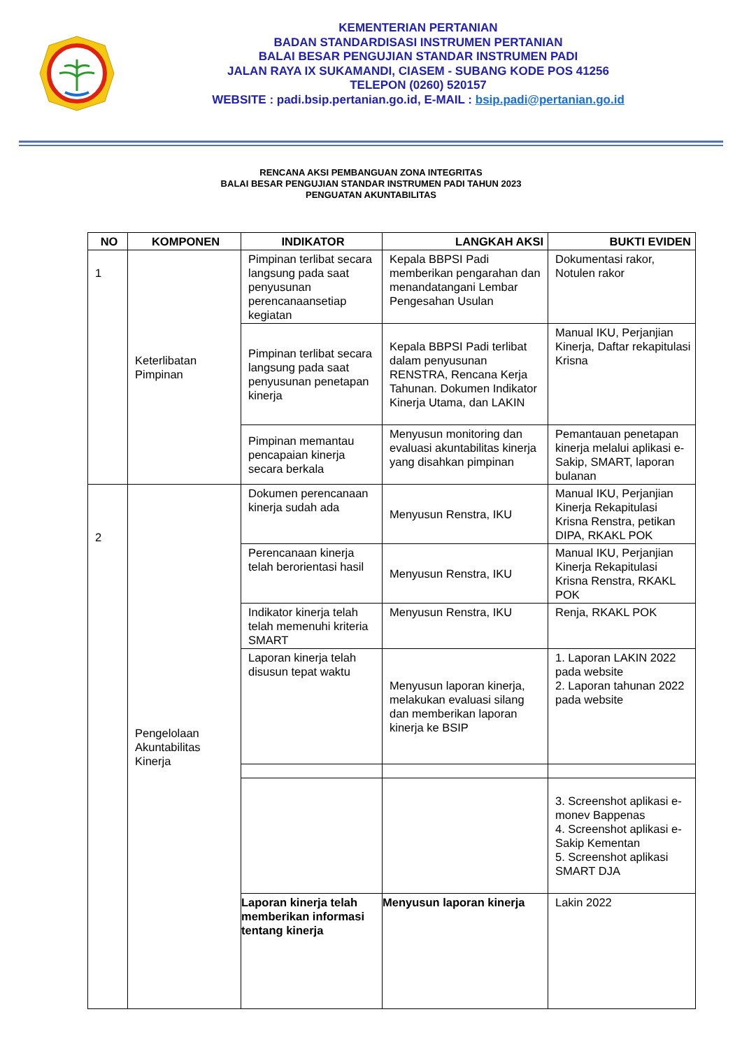KEMENTERIAN PERTANIAN
BADAN STANDARDISASI INSTRUMEN PERTANIAN
BALAI BESAR PENGUJIAN STANDAR INSTRUMEN PADI
JALAN RAYA IX SUKAMANDI, CIASEM - SUBANG KODE POS 41256
TELEPON (0260) 520157
WEBSITE : padi.bsip.pertanian.go.id, E-MAIL : bsip.padi@pertanian.go.id
RENCANA AKSI PEMBANGUAN ZONA INTEGRITAS
BALAI BESAR PENGUJIAN STANDAR INSTRUMEN PADI TAHUN 2023
PENGUATAN AKUNTABILITAS
| NO | KOMPONEN | INDIKATOR | LANGKAH AKSI | BUKTI EVIDEN |
| --- | --- | --- | --- | --- |
| 1 | Keterlibatan Pimpinan | Pimpinan terlibat secara langsung pada saat penyusunan perencanaansetiap kegiatan | Kepala BBPSI Padi memberikan pengarahan dan menandatangani Lembar Pengesahan Usulan | Dokumentasi rakor, Notulen rakor |
| | | Pimpinan terlibat secara langsung pada saat penyusunan penetapan kinerja | Kepala BBPSI Padi terlibat dalam penyusunan RENSTRA, Rencana Kerja Tahunan. Dokumen Indikator Kinerja Utama, dan LAKIN | Manual IKU, Perjanjian Kinerja, Daftar rekapitulasi Krisna |
| | | Pimpinan memantau pencapaian kinerja secara berkala | Menyusun monitoring dan evaluasi akuntabilitas kinerja yang disahkan pimpinan | Pemantauan penetapan kinerja melalui aplikasi e-Sakip, SMART, laporan bulanan |
| 2 | Pengelolaan Akuntabilitas Kinerja | Dokumen perencanaan kinerja sudah ada | Menyusun Renstra, IKU | Manual IKU, Perjanjian Kinerja Rekapitulasi Krisna Renstra, petikan DIPA, RKAKL POK |
| | | Perencanaan kinerja telah berorientasi hasil | Menyusun Renstra, IKU | Manual IKU, Perjanjian Kinerja Rekapitulasi Krisna Renstra, RKAKL POK |
| | | Indikator kinerja telah telah memenuhi kriteria SMART | Menyusun Renstra, IKU | Renja, RKAKL POK |
| | | Laporan kinerja telah disusun tepat waktu | Menyusun laporan kinerja, melakukan evaluasi silang dan memberikan laporan kinerja ke BSIP | 1. Laporan LAKIN 2022 pada website 2. Laporan tahunan 2022 pada website |
| | | | | 3. Screenshot aplikasi e-monev Bappenas 4. Screenshot aplikasi e-Sakip Kementan 5. Screenshot aplikasi SMART DJA |
| | | Laporan kinerja telah memberikan informasi tentang kinerja | Menyusun laporan kinerja | Lakin 2022 |